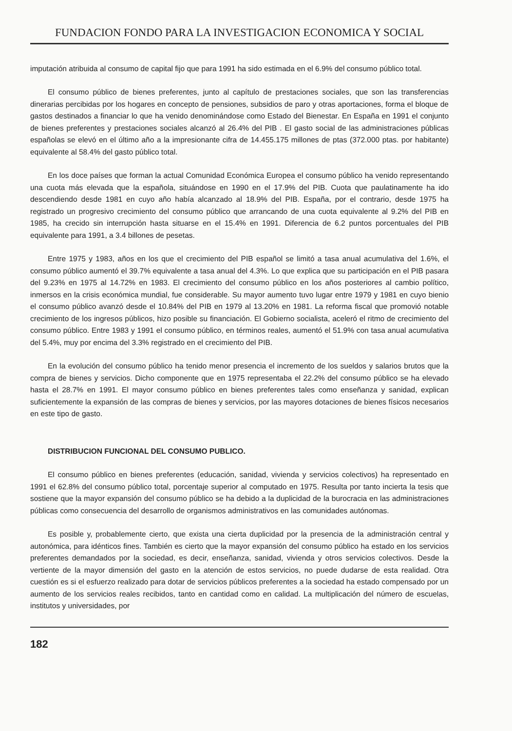FUNDACION FONDO PARA LA INVESTIGACION ECONOMICA Y SOCIAL
imputación atribuida al consumo de capital fijo que para 1991 ha sido estimada en el 6.9% del consumo público total.
El consumo público de bienes preferentes, junto al capítulo de prestaciones sociales, que son las transferencias dinerarias percibidas por los hogares en concepto de pensiones, subsidios de paro y otras aportaciones, forma el bloque de gastos destinados a financiar lo que ha venido denominándose como Estado del Bienestar. En España en 1991 el conjunto de bienes preferentes y prestaciones sociales alcanzó al 26.4% del PIB . El gasto social de las administraciones públicas españolas se elevó en el último año a la impresionante cifra de 14.455.175 millones de ptas (372.000 ptas. por habitante) equivalente al 58.4% del gasto público total.
En los doce países que forman la actual Comunidad Económica Europea el consumo público ha venido representando una cuota más elevada que la española, situándose en 1990 en el 17.9% del PIB. Cuota que paulatinamente ha ido descendiendo desde 1981 en cuyo año había alcanzado al 18.9% del PIB. España, por el contrario, desde 1975 ha registrado un progresivo crecimiento del consumo público que arrancando de una cuota equivalente al 9.2% del PIB en 1985, ha crecido sin interrupción hasta situarse en el 15.4% en 1991. Diferencia de 6.2 puntos porcentuales del PIB equivalente para 1991, a 3.4 billones de pesetas.
Entre 1975 y 1983, años en los que el crecimiento del PIB español se limitó a tasa anual acumulativa del 1.6%, el consumo público aumentó el 39.7% equivalente a tasa anual del 4.3%. Lo que explica que su participación en el PIB pasara del 9.23% en 1975 al 14.72% en 1983. El crecimiento del consumo público en los años posteriores al cambio político, inmersos en la crisis económica mundial, fue considerable. Su mayor aumento tuvo lugar entre 1979 y 1981 en cuyo bienio el consumo público avanzó desde el 10.84% del PIB en 1979 al 13.20% en 1981. La reforma fiscal que promovió notable crecimiento de los ingresos públicos, hizo posible su financiación. El Gobierno socialista, aceleró el ritmo de crecimiento del consumo público. Entre 1983 y 1991 el consumo público, en términos reales, aumentó el 51.9% con tasa anual acumulativa del 5.4%, muy por encima del 3.3% registrado en el crecimiento del PIB.
En la evolución del consumo público ha tenido menor presencia el incremento de los sueldos y salarios brutos que la compra de bienes y servicios. Dicho componente que en 1975 representaba el 22.2% del consumo público se ha elevado hasta el 28.7% en 1991. El mayor consumo público en bienes preferentes tales como enseñanza y sanidad, explican suficientemente la expansión de las compras de bienes y servicios, por las mayores dotaciones de bienes físicos necesarios en este tipo de gasto.
DISTRIBUCION FUNCIONAL DEL CONSUMO PUBLICO.
El consumo público en bienes preferentes (educación, sanidad, vivienda y servicios colectivos) ha representado en 1991 el 62.8% del consumo público total, porcentaje superior al computado en 1975. Resulta por tanto incierta la tesis que sostiene que la mayor expansión del consumo público se ha debido a la duplicidad de la burocracia en las administraciones públicas como consecuencia del desarrollo de organismos administrativos en las comunidades autónomas.
Es posible y, probablemente cierto, que exista una cierta duplicidad por la presencia de la administración central y autonómica, para idénticos fines. También es cierto que la mayor expansión del consumo público ha estado en los servicios preferentes demandados por la sociedad, es decir, enseñanza, sanidad, vivienda y otros servicios colectivos. Desde la vertiente de la mayor dimensión del gasto en la atención de estos servicios, no puede dudarse de esta realidad. Otra cuestión es si el esfuerzo realizado para dotar de servicios públicos preferentes a la sociedad ha estado compensado por un aumento de los servicios reales recibidos, tanto en cantidad como en calidad. La multiplicación del número de escuelas, institutos y universidades, por
182